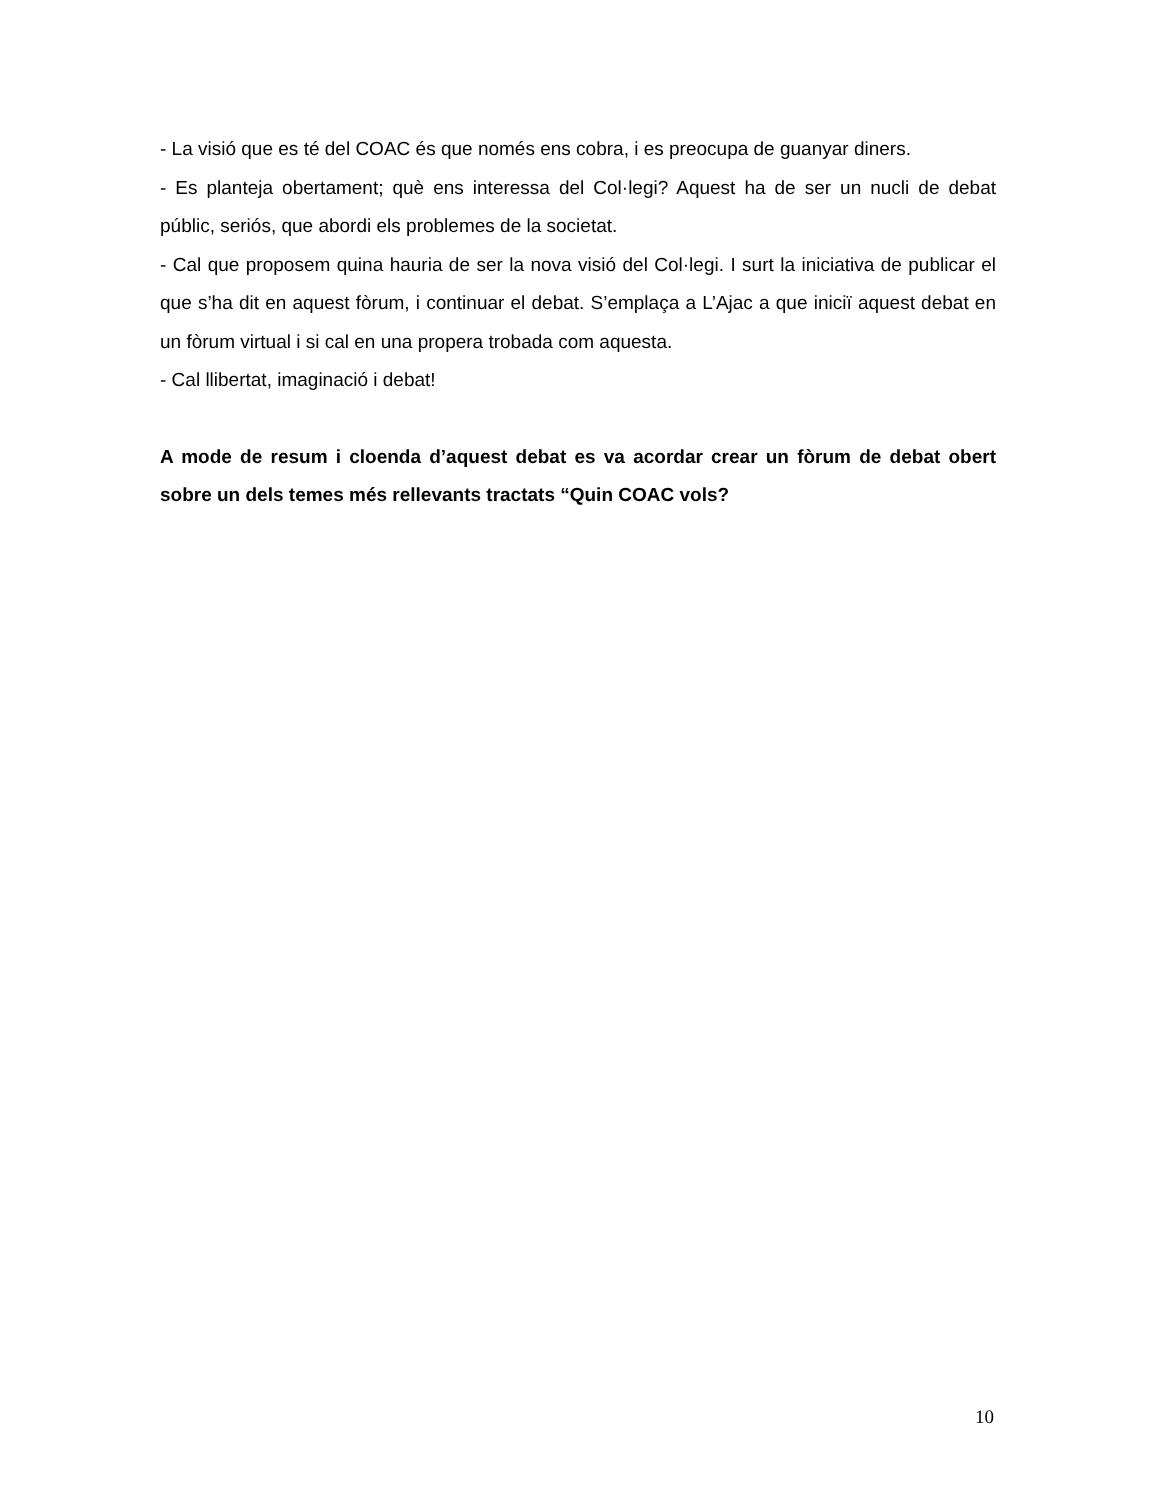- La visió que es té del COAC és que només ens cobra, i es preocupa de guanyar diners.
- Es planteja obertament; què ens interessa del Col·legi? Aquest ha de ser un nucli de debat públic, seriós, que abordi els problemes de la societat.
- Cal que proposem quina hauria de ser la nova visió del Col·legi. I surt la iniciativa de publicar el que s’ha dit en aquest fòrum, i continuar el debat. S’emplaça a L’Ajac a que iniciï aquest debat en un fòrum virtual i si cal en una propera trobada com aquesta.
- Cal llibertat, imaginació i debat!
A mode de resum i cloenda d’aquest debat es va acordar crear un fòrum de debat obert sobre un dels temes més rellevants tractats “Quin COAC vols?
10